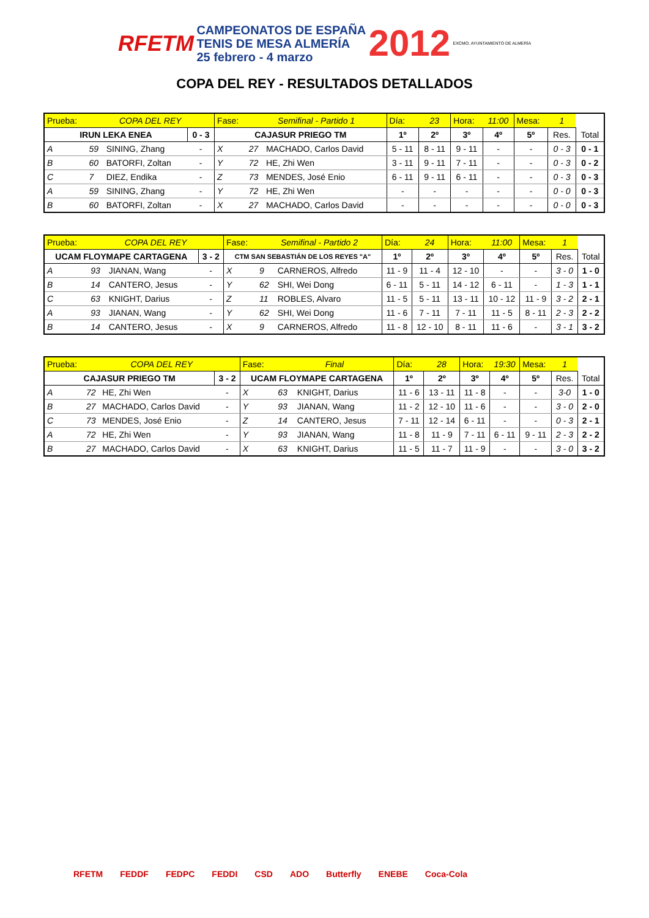RFETM CAMPEONATOS DE ESPAÑA
TENIS DE MESA ALMERÍA
25 febrero - 4 marzo 2012 EXCMO. AYUNTAMIENTO DE ALMERÍA
COPA DEL REY - RESULTADOS DETALLADOS
| Prueba: | COPA DEL REY | | | Fase: | Semifinal - Partido 1 | | Día: | 23 | Hora: | 11:00 | Mesa: | 1 | |
| IRUN LEKA ENEA | | | 0 - 3 | CAJASUR PRIEGO TM | | | 1º | 2º | 3º | 4º | 5º | Res. | Total |
| A | 59 | SINING, Zhang | - | X | 27 | MACHADO, Carlos David | 5 - 11 | 8 - 11 | 9 - 11 | - | - | 0 - 3 | 0 - 1 |
| B | 60 | BATORFI, Zoltan | - | Y | 72 | HE, Zhi Wen | 3 - 11 | 9 - 11 | 7 - 11 | - | - | 0 - 3 | 0 - 2 |
| C | 7 | DIEZ, Endika | - | Z | 73 | MENDES, José Enio | 6 - 11 | 9 - 11 | 6 - 11 | - | - | 0 - 3 | 0 - 3 |
| A | 59 | SINING, Zhang | - | Y | 72 | HE, Zhi Wen | - | - | - | - | - | 0 - 0 | 0 - 3 |
| B | 60 | BATORFI, Zoltan | - | X | 27 | MACHADO, Carlos David | - | - | - | - | - | 0 - 0 | 0 - 3 |
| Prueba: | COPA DEL REY | | | Fase: | Semifinal - Partido 2 | | Día: | 24 | Hora: | 11:00 | Mesa: | 1 | |
| UCAM FLOYMAPE CARTAGENA | | | 3 - 2 | CTM SAN SEBASTIÁN DE LOS REYES "A" | | | 1º | 2º | 3º | 4º | 5º | Res. | Total |
| A | 93 | JIANAN, Wang | - | X | 9 | CARNEROS, Alfredo | 11 - 9 | 11 - 4 | 12 - 10 | - | - | 3 - 0 | 1 - 0 |
| B | 14 | CANTERO, Jesus | - | Y | 62 | SHI, Wei Dong | 6 - 11 | 5 - 11 | 14 - 12 | 6 - 11 | - | 1 - 3 | 1 - 1 |
| C | 63 | KNIGHT, Darius | - | Z | 11 | ROBLES, Alvaro | 11 - 5 | 5 - 11 | 13 - 11 | 10 - 12 | 11 - 9 | 3 - 2 | 2 - 1 |
| A | 93 | JIANAN, Wang | - | Y | 62 | SHI, Wei Dong | 11 - 6 | 7 - 11 | 7 - 11 | 11 - 5 | 8 - 11 | 2 - 3 | 2 - 2 |
| B | 14 | CANTERO, Jesus | - | X | 9 | CARNEROS, Alfredo | 11 - 8 | 12 - 10 | 8 - 11 | 11 - 6 | - | 3 - 1 | 3 - 2 |
| Prueba: | COPA DEL REY | | | Fase: | Final | | Día: | 28 | Hora: | 19:30 | Mesa: | 1 | |
| CAJASUR PRIEGO TM | | | 3 - 2 | UCAM FLOYMAPE CARTAGENA | | | 1º | 2º | 3º | 4º | 5º | Res. | Total |
| A | 72 | HE, Zhi Wen | - | X | 63 | KNIGHT, Darius | 11 - 6 | 13 - 11 | 11 - 8 | - | - | 3-0 | 1 - 0 |
| B | 27 | MACHADO, Carlos David | - | Y | 93 | JIANAN, Wang | 11 - 2 | 12 - 10 | 11 - 6 | - | - | 3 - 0 | 2 - 0 |
| C | 73 | MENDES, José Enio | - | Z | 14 | CANTERO, Jesus | 7 - 11 | 12 - 14 | 6 - 11 | - | - | 0 - 3 | 2 - 1 |
| A | 72 | HE, Zhi Wen | - | Y | 93 | JIANAN, Wang | 11 - 8 | 11 - 9 | 7 - 11 | 6 - 11 | 9 - 11 | 2 - 3 | 2 - 2 |
| B | 27 | MACHADO, Carlos David | - | X | 63 | KNIGHT, Darius | 11 - 5 | 11 - 7 | 11 - 9 | - | - | 3 - 0 | 3 - 2 |
RFETM FEDDF FEDPC FEDDI CSD ADO Butterfly ENEBE Coca-Cola